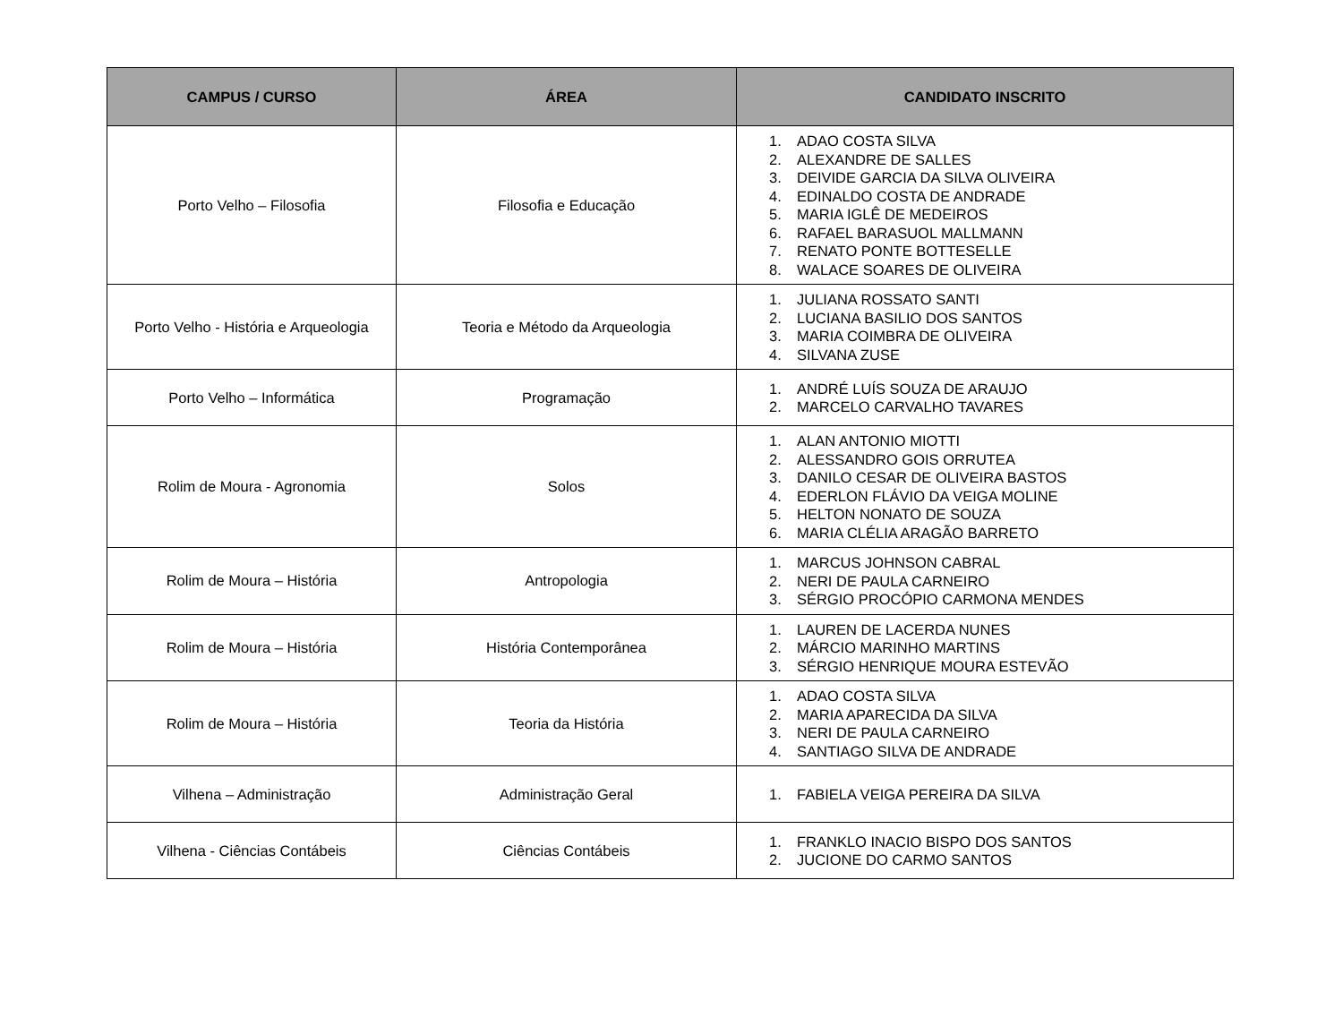| CAMPUS / CURSO | ÁREA | CANDIDATO INSCRITO |
| --- | --- | --- |
| Porto Velho – Filosofia | Filosofia e Educação | 1. ADAO COSTA SILVA 2. ALEXANDRE DE SALLES 3. DEIVIDE GARCIA DA SILVA OLIVEIRA 4. EDINALDO COSTA DE ANDRADE 5. MARIA IGLÊ DE MEDEIROS 6. RAFAEL BARASUOL MALLMANN 7. RENATO PONTE BOTTESELLE 8. WALACE SOARES DE OLIVEIRA |
| Porto Velho - História e Arqueologia | Teoria e Método da Arqueologia | 1. JULIANA ROSSATO SANTI 2. LUCIANA BASILIO DOS SANTOS 3. MARIA COIMBRA DE OLIVEIRA 4. SILVANA ZUSE |
| Porto Velho – Informática | Programação | 1. ANDRÉ LUÍS SOUZA DE ARAUJO 2. MARCELO CARVALHO TAVARES |
| Rolim de Moura - Agronomia | Solos | 1. ALAN ANTONIO MIOTTI 2. ALESSANDRO GOIS ORRUTEA 3. DANILO CESAR DE OLIVEIRA BASTOS 4. EDERLON FLÁVIO DA VEIGA MOLINE 5. HELTON NONATO DE SOUZA 6. MARIA CLÉLIA ARAGÃO BARRETO |
| Rolim de Moura – História | Antropologia | 1. MARCUS JOHNSON CABRAL 2. NERI DE PAULA CARNEIRO 3. SÉRGIO PROCÓPIO CARMONA MENDES |
| Rolim de Moura – História | História Contemporânea | 1. LAUREN DE LACERDA NUNES 2. MÁRCIO MARINHO MARTINS 3. SÉRGIO HENRIQUE MOURA ESTEVÃO |
| Rolim de Moura – História | Teoria da História | 1. ADAO COSTA SILVA 2. MARIA APARECIDA DA SILVA 3. NERI DE PAULA CARNEIRO 4. SANTIAGO SILVA DE ANDRADE |
| Vilhena – Administração | Administração Geral | 1. FABIELA VEIGA PEREIRA DA SILVA |
| Vilhena - Ciências Contábeis | Ciências Contábeis | 1. FRANKLO INACIO BISPO DOS SANTOS 2. JUCIONE DO CARMO SANTOS |